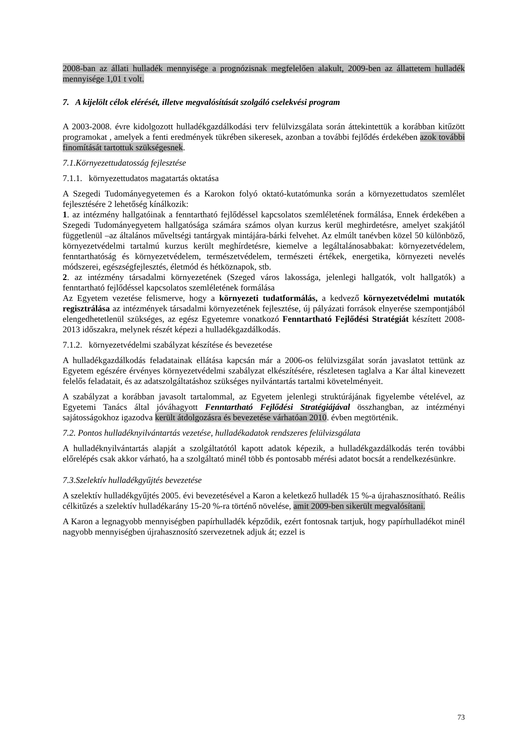2008-ban az állati hulladék mennyisége a prognózisnak megfelelően alakult, 2009-ben az állattetem hulladék mennyisége 1,01 t volt.
7. A kijelölt célok elérését, illetve megvalósítását szolgáló cselekvési program
A 2003-2008. évre kidolgozott hulladékgazdálkodási terv felülvizsgálata során áttekintettük a korábban kitűzött programokat , amelyek a fenti eredmények tükrében sikeresek, azonban a további fejlődés érdekében azok további finomítását tartottuk szükségesnek.
7.1.Környezettudatosság fejlesztése
7.1.1. környezettudatos magatartás oktatása
A Szegedi Tudományegyetemen és a Karokon folyó oktató-kutatómunka során a környezettudatos szemlélet fejlesztésére 2 lehetőség kínálkozik:
1. az intézmény hallgatóinak a fenntartható fejlődéssel kapcsolatos szemléletének formálása, Ennek érdekében a Szegedi Tudományegyetem hallgatósága számára számos olyan kurzus kerül meghirdetésre, amelyet szakjától függetlenül –az általános műveltségi tantárgyak mintájára-bárki felvehet. Az elmúlt tanévben közel 50 különböző, környezetvédelmi tartalmú kurzus került meghírdetésre, kiemelve a legáltalánosabbakat: környezetvédelem, fenntarthatóság és környezetvédelem, természetvédelem, természeti értékek, energetika, környezeti nevelés módszerei, egészségfejlesztés, életmód és hétköznapok, stb.
2. az intézmény társadalmi környezetének (Szeged város lakossága, jelenlegi hallgatók, volt hallgatók) a fenntartható fejlődéssel kapcsolatos szemléletének formálása
Az Egyetem vezetése felismerve, hogy a környezeti tudatformálás, a kedvező környezetvédelmi mutatók regisztrálása az intézmények társadalmi környezetének fejlesztése, új pályázati források elnyerése szempontjából elengedhetetlenül szükséges, az egész Egyetemre vonatkozó Fenntartható Fejlődési Stratégiát készített 2008-2013 időszakra, melynek részét képezi a hulladékgazdálkodás.
7.1.2. környezetvédelmi szabályzat készítése és bevezetése
A hulladékgazdálkodás feladatainak ellátása kapcsán már a 2006-os felülvizsgálat során javaslatot tettünk az Egyetem egészére érvényes környezetvédelmi szabályzat elkészítésére, részletesen taglalva a Kar által kinevezett felelős feladatait, és az adatszolgáltatáshoz szükséges nyilvántartás tartalmi követelményeit.
A szabályzat a korábban javasolt tartalommal, az Egyetem jelenlegi struktúrájának figyelembe vételével, az Egyetemi Tanács által jóváhagyott Fenntartható Fejlődési Stratégiájával összhangban, az intézményi sajátosságokhoz igazodva került átdolgozásra és bevezetése várhatóan 2010. évben megtörténik.
7.2. Pontos hulladéknyilvántartás vezetése, hulladékadatok rendszeres felülvizsgálata
A hulladéknyilvántartás alapját a szolgáltatótól kapott adatok képezik, a hulladékgazdálkodás terén további előrelépés csak akkor várható, ha a szolgáltató minél több és pontosabb mérési adatot bocsát a rendelkezésünkre.
7.3.Szelektív hulladékgyűjtés bevezetése
A szelektív hulladékgyűjtés 2005. évi bevezetésével a Karon a keletkező hulladék 15 %-a újrahasznosítható. Reális célkitűzés a szelektív hulladékarány 15-20 %-ra történő növelése, amit 2009-ben sikerült megvalósítani.
A Karon a legnagyobb mennyiségben papírhulladék képződik, ezért fontosnak tartjuk, hogy papírhulladékot minél nagyobb mennyiségben újrahasznosító szervezetnek adjuk át; ezzel is
73